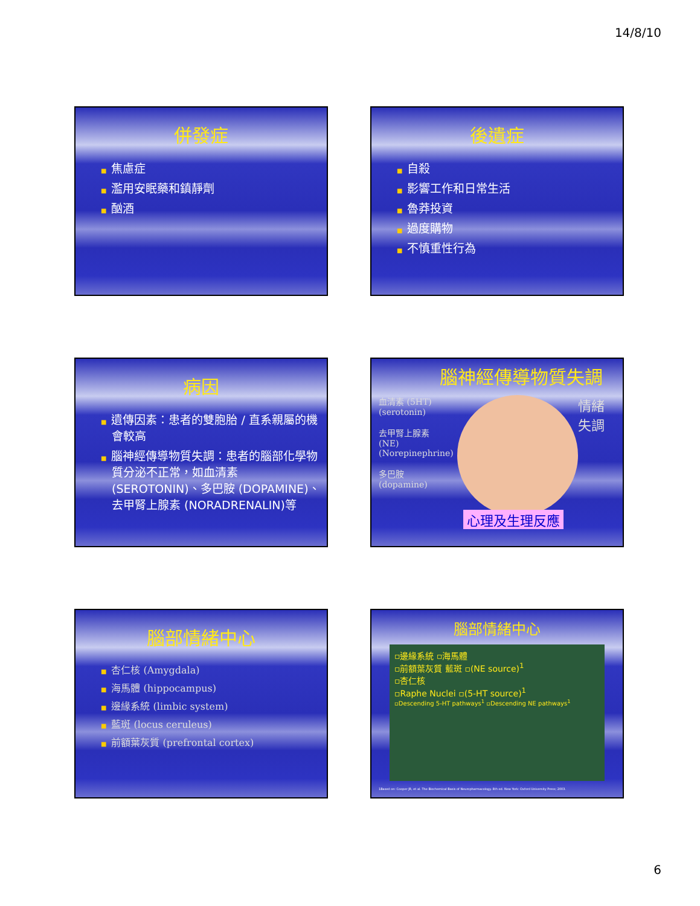14/8/10
併發症
■ 焦慮症
■ 濫用安眠藥和鎮靜劑
■ 酗酒
後遺症
■ 自殺
■ 影響工作和日常生活
■ 魯莽投資
■ 過度購物
■ 不慎重性行為
病因
■ 遺傳因素：患者的雙胞胎 / 直系親屬的機會較高
■ 腦神經傳導物質失調：患者的腦部化學物質分泌不正常，如血清素 (SEROTONIN)、多巴胺 (DOPAMINE)、去甲腎上腺素 (NORADRENALIN)等
腦神經傳導物質失調
血清素 (5HT)(serotonin)
去甲腎上腺素 (NE)(Norepinephrine)
多巴胺 (dopamine)
心理及生理反應
情緒
失調
腦部情緒中心
■ 杏仁核 (Amygdala)
■ 海馬體 (hippocampus)
■ 邊緣系統 (limbic system)
■ 藍斑 (locus ceruleus)
■ 前額葉灰質 (prefrontal cortex)
腦部情緒中心
▫邊緣系統 ▫海馬體
▫前額葉灰質 藍斑 ▫(NE source)<sup>1</sup>
▫杏仁核
▫Raphe Nuclei ▫(5-HT source)<sup>1</sup>
▫Descending 5-HT pathways<sup>1</sup> ▫Descending NE pathways<sup>1</sup>
1Based on: Cooper JR, et al. The Biochemical Basis of Neuropharmacology. 8th ed. New York: Oxford University Press; 2003.
6